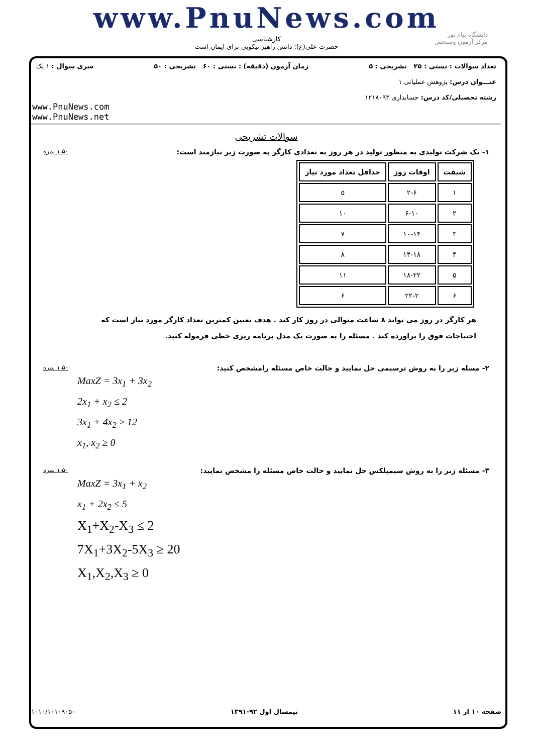www.PnuNews.com
کارشناسی
حضرت علی(ع): دانش راهبر نیکویی برای ایمان است
دانشگاه پیام نور
مرکز آزمون وسنجش
تعداد سوالات : تستی : ۲۵ تشریحی : ۵ زمان آزمون (دقیقه) : تستی : ۶۰ تشریحی : ۵۰ سری سوال : ۱ یک
عنـــوان درس: پژوهش عملیاتی ۱
رشته تحصیلی/کد درس: حسابداری ۱۲۱۸۰۹۳
www.PnuNews.com
www.PnuNews.net
سوالات تشریحی
۱- یک شرکت تولیدی به منظور تولید در هر روز به تعدادی کارگر به صورت زیر نیازمند است: ۱،۵۰ نمره
| شیفت | اوقات روز | حداقل تعداد مورد نیاز |
| --- | --- | --- |
| ۱ | ۲-۶ | ۵ |
| ۲ | ۶-۱۰ | ۱۰ |
| ۳ | ۱۰-۱۴ | ۷ |
| ۴ | ۱۴-۱۸ | ۸ |
| ۵ | ۱۸-۲۲ | ۱۱ |
| ۶ | ۲۲-۲ | ۶ |
هر کارگر در روز می تواند ۸ ساعت متوالی در روز کار کند . هدف تعیین کمترین تعداد کارگر مورد نیاز است که احتیاجات فوق را براورده کند . مسئله را به صورت یک مدل برنامه ریزی خطی فرموله کنید.
۲- مسله زیر را به روش ترسیمی حل نمایید و حالت خاص مسئله رامشخص کنید: ۱،۵۰ نمره
MaxZ = 3x<sub>1</sub> + 3x<sub>2</sub>
2x<sub>1</sub> + x<sub>2</sub> ≤ 2
3x<sub>1</sub> + 4x<sub>2</sub> ≥ 12
x<sub>1</sub>, x<sub>2</sub> ≥ 0
۳- مسئله زیر را به روش سیمپلکس حل نمایید و حالت خاص مسئله را مشخص نمایید: ۱،۵۰ نمره
MaxZ = 3x<sub>1</sub> + x<sub>2</sub>
x<sub>1</sub> + 2x<sub>2</sub> ≤ 5
X<sub>1</sub>+X<sub>2</sub>-X<sub>3</sub> ≤ 2
7X<sub>1</sub>+3X<sub>2</sub>-5X<sub>3</sub> ≥ 20
X<sub>1</sub>,X<sub>2</sub>,X<sub>3</sub> ≥ 0
صفحه ۱۰ از ۱۱ نیمسال اول ۹۲-۱۳۹۱ ۱۰۱۰/۱۰۱۰۹۰۵۰